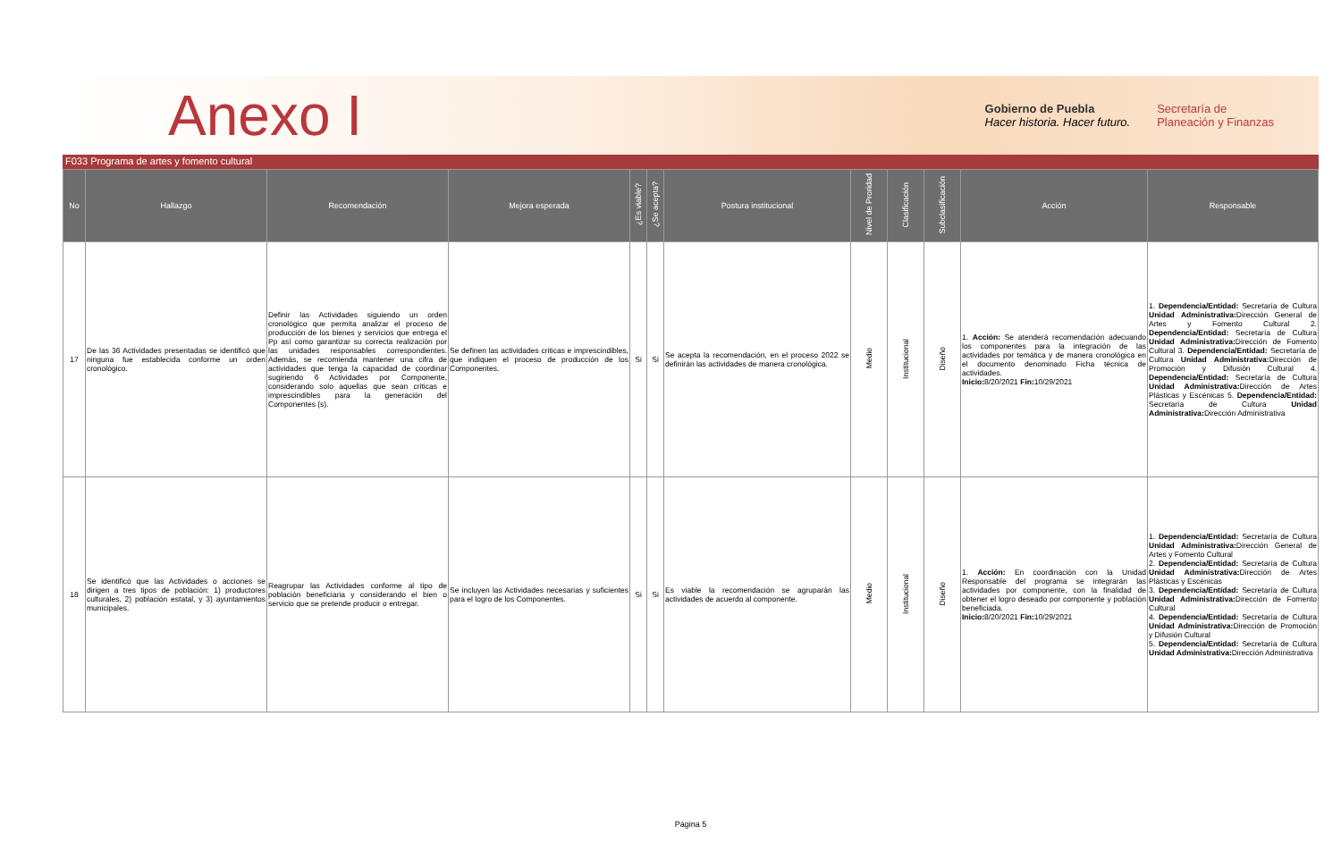Anexo I
Gobierno de Puebla
Hacer historia. Hacer futuro.
Secretaría de
Planeación y Finanzas
F033 Programa de artes y fomento cultural
| No | Hallazgo | Recomendación | Mejora esperada | ¿Es viable? | ¿Se acepta? | Postura institucional | Nivel de Proridad | Clasificación | Subclasificación | Acción | Responsable |
| --- | --- | --- | --- | --- | --- | --- | --- | --- | --- | --- | --- |
| 17 | De las 36 Actividades presentadas se identificó que ninguna fue establecida conforme un orden cronológico. | Definir las Actividades siguiendo un orden cronológico que permita analizar el proceso de producción de los bienes y servicios que entrega el Pp así como garantizar su correcta realización por las unidades responsables correspondientes. Además, se recomienda mantener una cifra de actividades que tenga la capacidad de coordinar sugiriendo 6 Actividades por Componente, considerando solo aquellas que sean criticas e imprescindibles para la generación del Componentes (s). | Se definen las actividades criticas e imprescindibles, que indiquen el proceso de producción de los Componentes. | Si | Si | Se acepta la recomendación, en el proceso 2022 se definirán las actividades de manera cronológica. | Medio | Institucional | Diseño | 1. Acción: Se atenderá recomendación adecuando los componentes para la integración de las actividades por temática y de manera cronológica en el documento denominado Ficha técnica de actividades. Inicio: 8/20/2021 Fin: 10/29/2021 | 1. Dependencia/Entidad: Secretaría de Cultura Unidad Administrativa: Dirección General de Artes y Fomento Cultural 2. Dependencia/Entidad: Secretaría de Cultura Unidad Administrativa: Dirección de Fomento Cultural 3. Dependencia/Entidad: Secretaría de Cultura Unidad Administrativa: Dirección de Promoción y Difusión Cultural 4. Dependencia/Entidad: Secretaría de Cultura Unidad Administrativa: Dirección de Artes Plásticas y Escénicas 5. Dependencia/Entidad: Secretaría de Cultura Unidad Administrativa: Dirección Administrativa |
| 18 | Se identificó que las Actividades o acciones se dirigen a tres tipos de población: 1) productores culturales, 2) población estatal, y 3) ayuntamientos municipales. | Reagrupar las Actividades conforme al tipo de población beneficiaria y considerando el bien o servicio que se pretende producir o entregar. | Se incluyen las Actividades necesarias y suficientes para el logro de los Componentes. | Si | Si | Es viable la recomendación se agruparán las actividades de acuerdo al componente. | Medio | Institucional | Diseño | 1. Acción: En coordinación con la Unidad Responsable del programa se integrarán las actividades por componente, con la finalidad de obtener el logro deseado por componente y población beneficiada. Inicio: 8/20/2021 Fin: 10/29/2021 | 1. Dependencia/Entidad: Secretaría de Cultura Unidad Administrativa: Dirección General de Artes y Fomento Cultural 2. Dependencia/Entidad: Secretaría de Cultura Unidad Administrativa: Dirección de Artes Plásticas y Escénicas 3. Dependencia/Entidad: Secretaría de Cultura Unidad Administrativa: Dirección de Fomento Cultural 4. Dependencia/Entidad: Secretaría de Cultura Unidad Administrativa: Dirección de Promoción y Difusión Cultural 5. Dependencia/Entidad: Secretaría de Cultura Unidad Administrativa: Dirección Administrativa |
Página 5